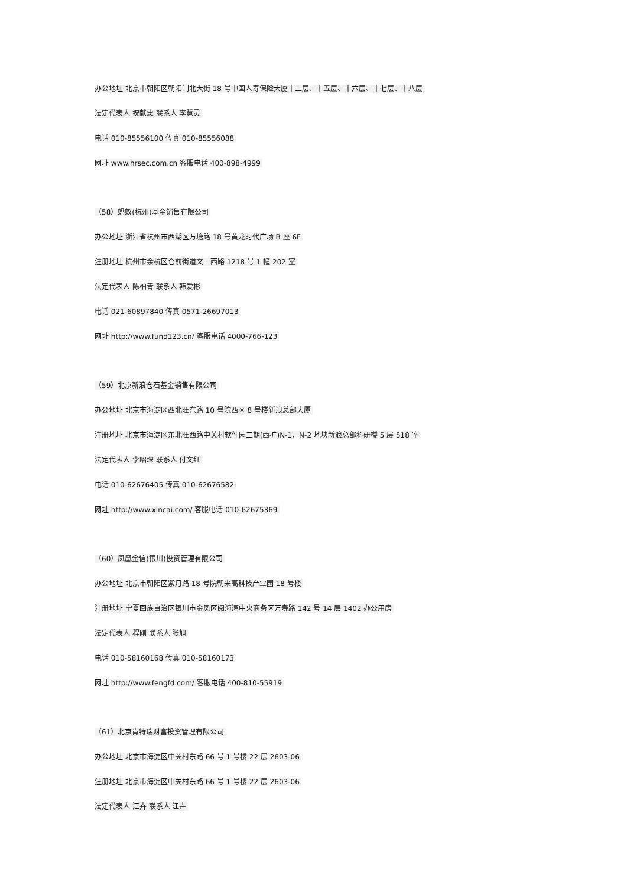办公地址 北京市朝阳区朝阳门北大街 18 号中国人寿保险大厦十二层、十五层、十六层、十七层、十八层
法定代表人 祝献忠 联系人 李慧灵
电话 010-85556100 传真 010-85556088
网址 www.hrsec.com.cn 客服电话 400-898-4999
（58）蚂蚁(杭州)基金销售有限公司
办公地址 浙江省杭州市西湖区万塘路 18 号黄龙时代广场 B 座 6F
注册地址 杭州市余杭区仓前街道文一西路 1218 号 1 幢 202 室
法定代表人 陈柏青 联系人 韩爱彬
电话 021-60897840 传真 0571-26697013
网址 http://www.fund123.cn/ 客服电话 4000-766-123
（59）北京新浪仓石基金销售有限公司
办公地址 北京市海淀区西北旺东路 10 号院西区 8 号楼新浪总部大厦
注册地址 北京市海淀区东北旺西路中关村软件园二期(西扩)N-1、N-2 地块新浪总部科研楼 5 层 518 室
法定代表人 李昭琛 联系人 付文红
电话 010-62676405 传真 010-62676582
网址 http://www.xincai.com/ 客服电话 010-62675369
（60）凤凰金信(银川)投资管理有限公司
办公地址 北京市朝阳区紫月路 18 号院朝来高科技产业园 18 号楼
注册地址 宁夏回族自治区银川市金凤区阅海湾中央商务区万寿路 142 号 14 层 1402 办公用房
法定代表人 程刚 联系人 张旭
电话 010-58160168 传真 010-58160173
网址 http://www.fengfd.com/ 客服电话 400-810-55919
（61）北京肯特瑞财富投资管理有限公司
办公地址 北京市海淀区中关村东路 66 号 1 号楼 22 层 2603-06
注册地址 北京市海淀区中关村东路 66 号 1 号楼 22 层 2603-06
法定代表人 江卉 联系人 江卉